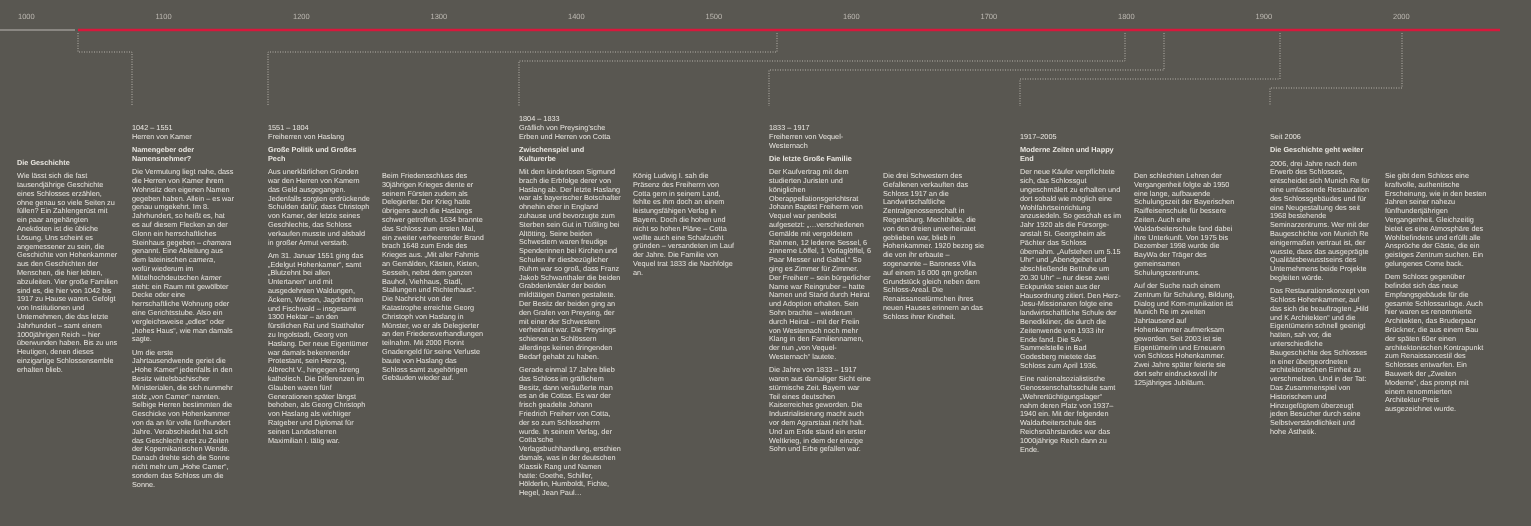1000 1100 1200 1300 1400 1500 1600 1700 1800 1900 2000
Die Geschichte
Wie lässt sich die fast tausendjährige Geschichte eines Schlosses erzählen, ohne genau so viele Seiten zu füllen? Ein Zahlengerüst mit ein paar angehängten Anekdoten ist die übliche Lösung. Uns scheint es angemessener zu sein, die Geschichte von Hohenkammer aus den Geschichten der Menschen, die hier lebten, abzuleiten. Vier große Familien sind es, die hier von 1042 bis 1917 zu Hause waren. Gefolgt von Institutionen und Unternehmen, die das letzte Jahrhundert – samt einem 1000jährigen Reich – hier überwunden haben. Bis zu uns Heutigen, denen dieses einzigartige Schlossensemble erhalten blieb.
1042 – 1551
Herren von Kamer
Namengeber oder Namensnehmer?
Die Vermutung liegt nahe, dass die Herren von Kamer ihrem Wohnsitz den eigenen Namen gegeben haben. Allein – es war genau umgekehrt. Im 8. Jahrhundert, so heißt es, hat es auf diesem Flecken an der Glonn ein herrschaftliches Steinhaus gegeben – chamara genannt. Eine Ableitung aus dem lateinischen camera, wofür wiederum im Mittelhochdeutschen kamer steht: ein Raum mit gewölbter Decke oder eine herrschaftliche Wohnung oder eine Gerichtsstube. Also ein vergleichsweise „edles“ oder „hohes Haus“, wie man damals sagte.
Um die erste Jahrtausendwende geriet die „Hohe Kamer“ jedenfalls in den Besitz wittelsbachischer Ministerialen, die sich nunmehr stolz „von Camer“ nannten. Selbige Herren bestimmten die Geschicke von Hohenkammer von da an für volle fünfhundert Jahre. Verabschiedet hat sich das Geschlecht erst zu Zeiten der Kopernikanischen Wende. Danach drehte sich die Sonne nicht mehr um „Hohe Camer“, sondern das Schloss um die Sonne.
1551 – 1804
Freiherren von Haslang
Große Politik und Großes Pech
Aus unerklärlichen Gründen war den Herren von Kamern das Geld ausgegangen. Jedenfalls sorgten erdrückende Schulden dafür, dass Christoph von Kamer, der letzte seines Geschlechts, das Schloss verkaufen musste und alsbald in großer Armut verstarb.
Am 31. Januar 1551 ging das „Edelgut Hohenkamer“, samt „Blutzehnt bei allen Untertanen“ und mit ausgedehnten Waldungen, Äckern, Wiesen, Jagdrechten und Fischwald – insgesamt 1300 Hektar – an den fürstlichen Rat und Statthalter zu Ingolstadt, Georg von Haslang. Der neue Eigentümer war damals bekennender Protestant, sein Herzog, Albrecht V., hingegen streng katholisch. Die Differenzen im Glauben waren fünf Generationen später längst behoben, als Georg Christoph von Haslang als wichtiger Ratgeber und Diplomat für seinen Landesherren Maximilian I. tätig war.
Beim Friedensschluss des 30jährigen Krieges diente er seinem Fürsten zudem als Delegierter. Der Krieg hatte übrigens auch die Haslangs schwer getroffen. 1634 brannte das Schloss zum ersten Mal, ein zweiter verheerender Brand brach 1648 zum Ende des Krieges aus. „Mit aller Fahrnis an Gemälden, Kästen, Kisten, Sesseln, nebst dem ganzen Bauhof, Viehhaus, Stadl, Stallungen und Richterhaus“. Die Nachricht von der Katastrophe erreichte Georg Christoph von Haslang in Münster, wo er als Delegierter an den Friedensverhandlungen teilnahm. Mit 2000 Florint Gnadengeld für seine Verluste baute von Haslang das Schloss samt zugehörigen Gebäuden wieder auf.
1804 – 1833
Gräflich von Preysing’sche Erben und Herren von Cotta
Zwischenspiel und Kulturerbe
Mit dem kinderlosen Sigmund brach die Erbfolge derer von Haslang ab. Der letzte Haslang war als bayerischer Botschafter ohnehin eher in England zuhause und bevorzugte zum Sterben sein Gut in Tüßling bei Altötting. Seine beiden Schwestern waren freudige Spenderinnen bei Kirchen und Schulen ihr diesbezüglicher Ruhm war so groß, dass Franz Jakob Schwanthaler die beiden Grabdenkmäler der beiden mildtätigen Damen gestaltete. Der Besitz der beiden ging an den Grafen von Preysing, der mit einer der Schwestern verheiratet war. Die Preysings schienen an Schlössern allerdings keinen dringenden Bedarf gehabt zu haben.
Gerade einmal 17 Jahre blieb das Schloss im gräflichem Besitz, dann veräußerte man es an die Cottas. Es war der frisch geadelte Johann Friedrich Freiherr von Cotta, der so zum Schlossherrn wurde. In seinem Verlag, der Cotta’sche Verlagsbuchhandlung, erschien damals, was in der deutschen Klassik Rang und Namen hatte: Goethe, Schiller, Hölderlin, Humboldt, Fichte, Hegel, Jean Paul…
König Ludwig I. sah die Präsenz des Freiherrn von Cotta gern in seinem Land, fehlte es ihm doch an einem leistungsfähigen Verlag in Bayern. Doch die hohen und nicht so hohen Pläne – Cotta wollte auch eine Schafzucht gründen – versandeten im Lauf der Jahre. Die Familie von Vequel trat 1833 die Nachfolge an.
1833 – 1917
Freiherren von Vequel-Westernach
Die letzte Große Familie
Der Kaufvertrag mit dem studierten Juristen und königlichen Oberappellationsgerichtsrat Johann Baptist Freiherrn von Vequel war penibelst aufgesetzt: „…verschiedenen Gemälde mit vergoldetem Rahmen, 12 lederne Sessel, 6 zinnerne Löffel, 1 Vorlaglöffel, 6 Paar Messer und Gabel.“ So ging es Zimmer für Zimmer. Der Freiherr – sein bürgerlicher Name war Reingruber – hatte Namen und Stand durch Heirat und Adoption erhalten. Sein Sohn brachte – wiederum durch Heirat – mit der Freiin von Westernach noch mehr Klang in den Familiennamen, der nun „von Vequel-Westernach“ lautete.
Die Jahre von 1833 – 1917 waren aus damaliger Sicht eine stürmische Zeit. Bayern war Teil eines deutschen Kaiserreiches geworden. Die Industrialisierung macht auch vor dem Agrarstaat nicht halt. Und am Ende stand ein erster Weltkrieg, in dem der einzige Sohn und Erbe gefallen war.
Die drei Schwestern des Gefallenen verkauften das Schloss 1917 an die Landwirtschaftliche Zentralgenossenschaft in Regensburg. Mechthilde, die von den dreien unverheiratet geblieben war, blieb in Hohenkammer. 1920 bezog sie die von ihr erbaute – sogenannte – Baroness Villa auf einem 16 000 qm großen Grundstück gleich neben dem Schloss-Areal. Die Renaissancetürmchen ihres neuen Hauses erinnern an das Schloss ihrer Kindheit.
1917–2005
Moderne Zeiten und Happy End
Der neue Käufer verpflichtete sich, das Schlossgut ungeschmälert zu erhalten und dort sobald wie möglich eine Wohlfahrtseinrichtung anzusiedeln. So geschah es im Jahr 1920 als die Fürsorge-anstalt St. Georgsheim als Pächter das Schloss übernahm. „Aufstehen um 5.15 Uhr“ und „Abendgebet und abschließende Bettruhe um 20.30 Uhr“ – nur diese zwei Eckpunkte seien aus der Hausordnung zitiert. Den Herz-Jesu-Missionaren folgte eine landwirtschaftliche Schule der Benediktiner, die durch die Zeitenwende von 1933 ihr Ende fand. Die SA-Sammelstelle in Bad Godesberg mietete das Schloss zum April 1936.
Eine nationalsozialistische Genossenschaftsschule samt „Wehrertüchtigungslager“ nahm deren Platz von 1937–1940 ein. Mit der folgenden Waldarbeiterschule des Reichsnährstandes war das 1000jährige Reich dann zu Ende.
Den schlechten Lehren der Vergangenheit folgte ab 1950 eine lange, aufbauende Schulungszeit der Bayerischen Raiffeisenschule für bessere Zeiten. Auch eine Waldarbeiterschule fand dabei ihre Unterkunft. Von 1975 bis Dezember 1998 wurde die BayWa der Träger des gemeinsamen Schulungszentrums.
Auf der Suche nach einem Zentrum für Schulung, Bildung, Dialog und Kom-munikation ist Munich Re im zweiten Jahrtausend auf Hohenkammer aufmerksam geworden. Seit 2003 ist sie Eigentümerin und Erneuerin von Schloss Hohenkammer. Zwei Jahre später feierte sie dort sehr eindrucksvoll ihr 125jähriges Jubiläum.
Seit 2006
Die Geschichte geht weiter
2006, drei Jahre nach dem Erwerb des Schlosses, entscheidet sich Munich Re für eine umfassende Restauration des Schlossgebäudes und für eine Neugestaltung des seit 1968 bestehende Seminarzentrums. Wer mit der Baugeschichte von Munich Re einigermaßen vertraut ist, der wusste, dass das ausgeprägte Qualitätsbewusstseins des Unternehmens beide Projekte begleiten würde.
Das Restaurationskonzept von Schloss Hohenkammer, auf das sich die beauftragten „Hild und K Architekten“ und die Eigentümerin schnell geeinigt hatten, sah vor, die unterschiedliche Baugeschichte des Schlosses in einer übergeordneten architektonischen Einheit zu verschmelzen. Und in der Tat: Das Zusammenspiel von Historischem und Hinzugefügtem überzeugt jeden Besucher durch seine Selbstverständlichkeit und hohe Ästhetik.
Sie gibt dem Schloss eine kraftvolle, authentische Erscheinung, wie in den besten Jahren seiner nahezu fünfhundertjährigen Vergangenheit. Gleichzeitig bietet es eine Atmosphäre des Wohlbefindens und erfüllt alle Ansprüche der Gäste, die ein geistiges Zentrum suchen. Ein gelungenes Come back.
Dem Schloss gegenüber befindet sich das neue Empfangsgebäude für die gesamte Schlossanlage. Auch hier waren es renommierte Architekten, das Bruderpaar Brückner, die aus einem Bau der späten 60er einen architektonischen Kontrapunkt zum Renaissancestil des Schlosses entwarfen. Ein Bauwerk der „Zweiten Moderne“, das prompt mit einem renommierten Architektur-Preis ausgezeichnet wurde.